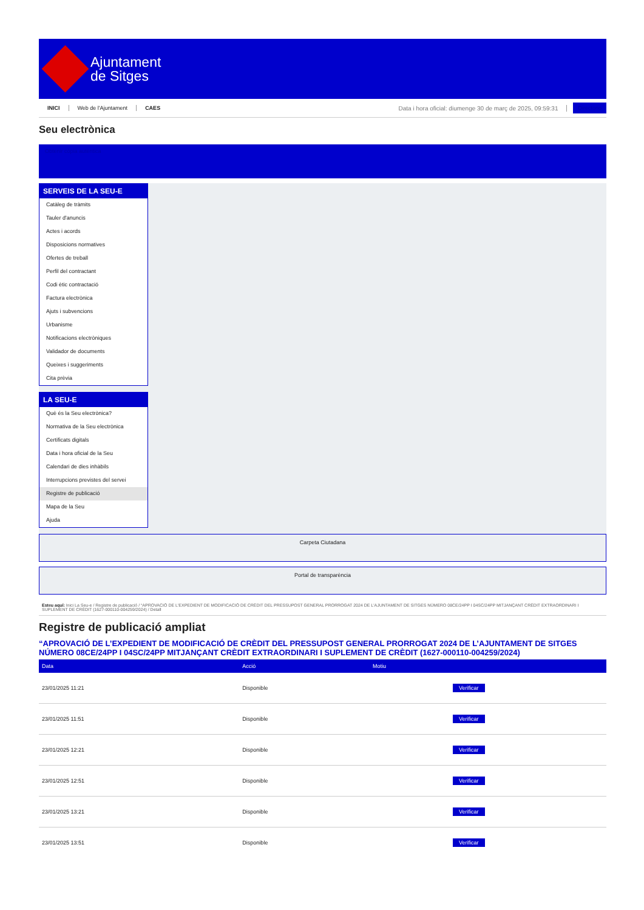Ajuntament
de Sitges
INICI Web de l'Ajuntament CAES Data i hora oficial: diumenge 30 de març de 2025, 09:59:31 Directorio
Seu electrònica
Obtenir còpia autèntica
SERVEIS DE LA SEU-E
Catàleg de tràmits
Tauler d'anuncis
Actes i acords
Disposicions normatives
Ofertes de treball
Perfil del contractant
Codi ètic contractació
Factura electrònica
Ajuts i subvencions
Urbanisme
Notificacions electròniques
Validador de documents
Queixes i suggeriments
Cita prèvia
LA SEU-E
Què és la Seu electrònica?
Normativa de la Seu electrònica
Certificats digitals
Data i hora oficial de la Seu
Calendari de dies inhàbils
Interrupcions previstes del servei
Registre de publicació
Mapa de la Seu
Ajuda
Carpeta Ciutadana
Portal de transparència
Esteu aquí: Inici La Seu-e / Registre de publicació / “APROVACIÓ DE L'EXPEDIENT DE MODIFICACIÓ DE CRÈDIT DEL PRESSUPOST GENERAL PRORROGAT 2024 DE L'AJUNTAMENT DE SITGES NÚMERO 08CE/24PP I 04SC/24PP MITJANÇANT CRÈDIT EXTRAORDINARI I SUPLEMENT DE CRÈDIT (1627-000110-004259/2024) / Detall
Registre de publicació ampliat
“APROVACIÓ DE L’EXPEDIENT DE MODIFICACIÓ DE CRÈDIT DEL PRESSUPOST GENERAL PRORROGAT 2024 DE L’AJUNTAMENT DE SITGES NÚMERO 08CE/24PP I 04SC/24PP MITJANÇANT CRÈDIT EXTRAORDINARI I SUPLEMENT DE CRÈDIT (1627-000110-004259/2024)
| Data | Acció | Motiu | |
| --- | --- | --- | --- |
| 23/01/2025 11:21 | Disponible | | Verificar |
| 23/01/2025 11:51 | Disponible | | Verificar |
| 23/01/2025 12:21 | Disponible | | Verificar |
| 23/01/2025 12:51 | Disponible | | Verificar |
| 23/01/2025 13:21 | Disponible | | Verificar |
| 23/01/2025 13:51 | Disponible | | Verificar |